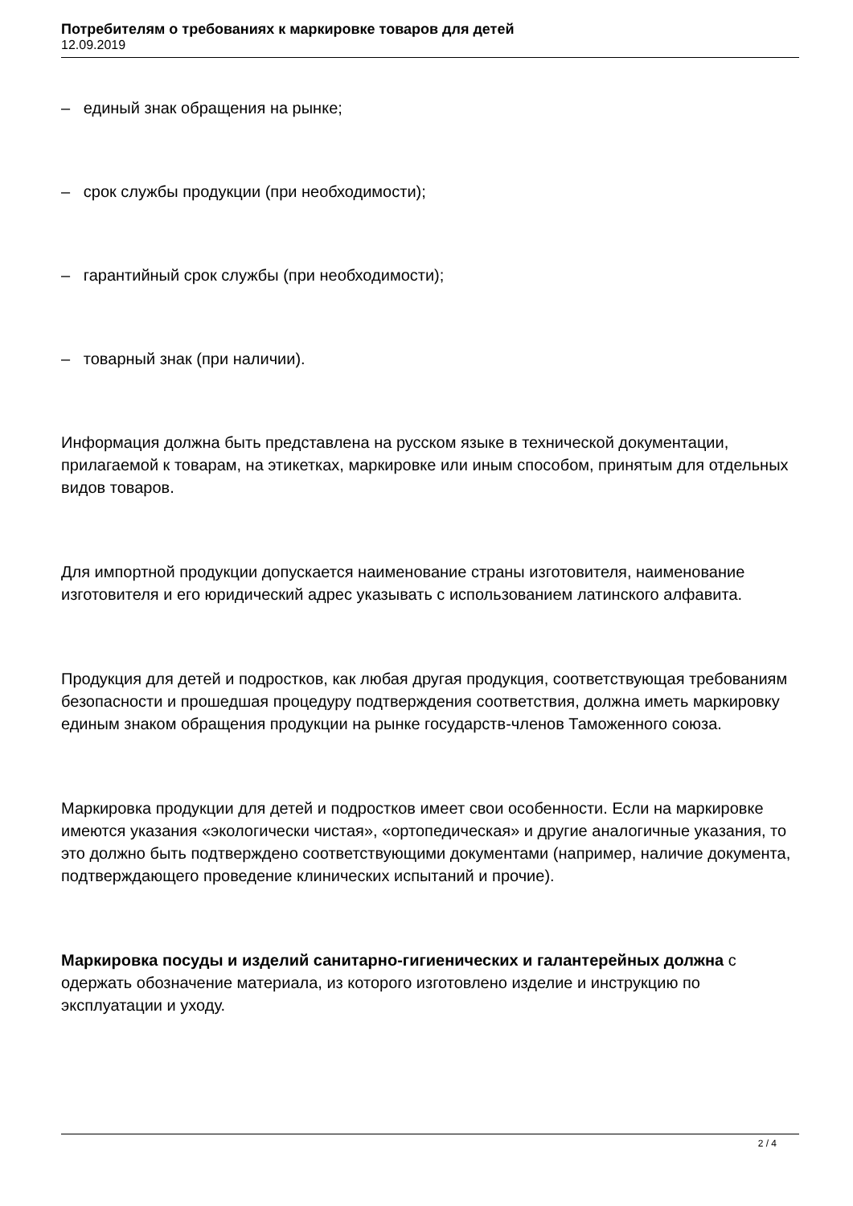Потребителям о требованиях к маркировке товаров для детей
12.09.2019
– единый знак обращения на рынке;
– срок службы продукции (при необходимости);
– гарантийный срок службы (при необходимости);
– товарный знак (при наличии).
Информация должна быть представлена на русском языке в технической документации, прилагаемой к товарам, на этикетках, маркировке или иным способом, принятым для отдельных видов товаров.
Для импортной продукции допускается наименование страны изготовителя, наименование изготовителя и его юридический адрес указывать с использованием латинского алфавита.
Продукция для детей и подростков, как любая другая продукция, соответствующая требованиям безопасности и прошедшая процедуру подтверждения соответствия, должна иметь маркировку единым знаком обращения продукции на рынке государств-членов Таможенного союза.
Маркировка продукции для детей и подростков имеет свои особенности. Если на маркировке имеются указания «экологически чистая», «ортопедическая» и другие аналогичные указания, то это должно быть подтверждено соответствующими документами (например, наличие документа, подтверждающего проведение клинических испытаний и прочие).
Маркировка посуды и изделий санитарно-гигиенических и галантерейных должна с одержать обозначение материала, из которого изготовлено изделие и инструкцию по эксплуатации и уходу.
2 / 4